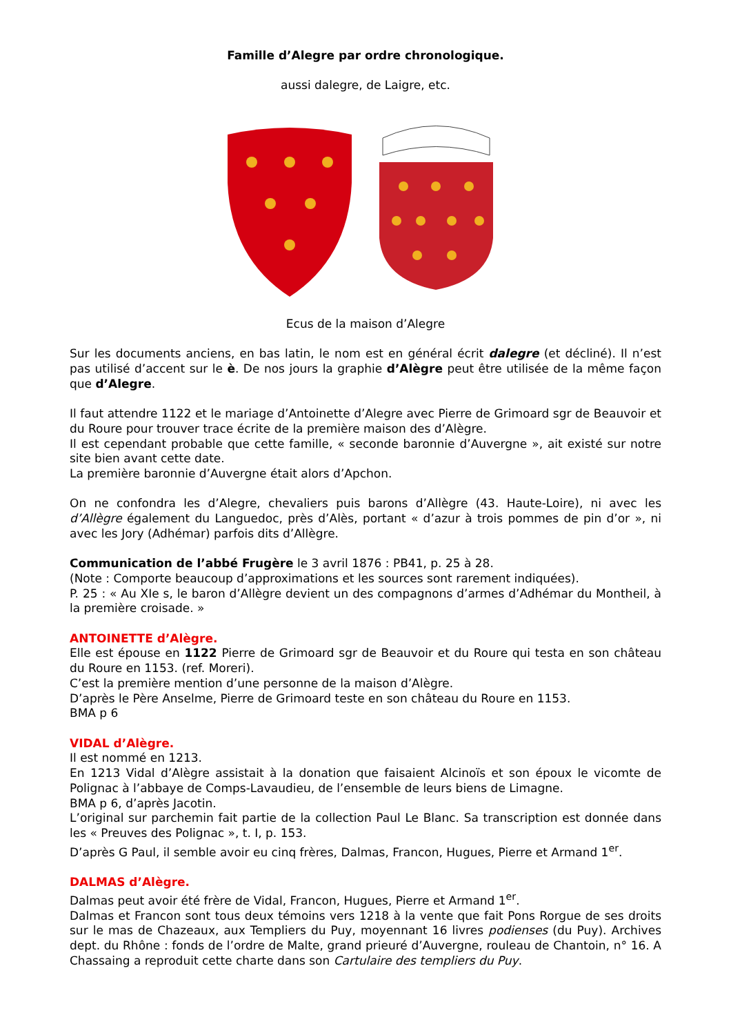Famille d’Alegre par ordre chronologique.
aussi dalegre, de Laigre, etc.
Ecus de la maison d’Alegre
Sur les documents anciens, en bas latin, le nom est en général écrit dalegre (et décliné). Il n’est pas utilisé d’accent sur le è. De nos jours la graphie d’Alègre peut être utilisée de la même façon que d’Alegre.
Il faut attendre 1122 et le mariage d’Antoinette d’Alegre avec Pierre de Grimoard sgr de Beauvoir et du Roure pour trouver trace écrite de la première maison des d’Alègre.
Il est cependant probable que cette famille, « seconde baronnie d’Auvergne », ait existé sur notre site bien avant cette date.
La première baronnie d’Auvergne était alors d’Apchon.
On ne confondra les d’Alegre, chevaliers puis barons d’Allègre (43. Haute-Loire), ni avec les d’Allègre également du Languedoc, près d’Alès, portant « d’azur à trois pommes de pin d’or », ni avec les Jory (Adhémar) parfois dits d’Allègre.
Communication de l’abbé Frugère le 3 avril 1876 : PB41, p. 25 à 28.
(Note : Comporte beaucoup d’approximations et les sources sont rarement indiquées).
P. 25 : « Au XIe s, le baron d’Allègre devient un des compagnons d’armes d’Adhémar du Montheil, à la première croisade. »
ANTOINETTE d’Alègre.
Elle est épouse en 1122 Pierre de Grimoard sgr de Beauvoir et du Roure qui testa en son château du Roure en 1153. (ref. Moreri).
C’est la première mention d’une personne de la maison d’Alègre.
D’après le Père Anselme, Pierre de Grimoard teste en son château du Roure en 1153.
BMA p 6
VIDAL d’Alègre.
Il est nommé en 1213.
En 1213 Vidal d’Alègre assistait à la donation que faisaient Alcinoïs et son époux le vicomte de Polignac à l’abbaye de Comps-Lavaudieu, de l’ensemble de leurs biens de Limagne.
BMA p 6, d’après Jacotin.
L’original sur parchemin fait partie de la collection Paul Le Blanc. Sa transcription est donnée dans les « Preuves des Polignac », t. I, p. 153.
D’après G Paul, il semble avoir eu cinq frères, Dalmas, Francon, Hugues, Pierre et Armand 1<sup>er</sup>.
DALMAS d’Alègre.
Dalmas peut avoir été frère de Vidal, Francon, Hugues, Pierre et Armand 1<sup>er</sup>.
Dalmas et Francon sont tous deux témoins vers 1218 à la vente que fait Pons Rorgue de ses droits sur le mas de Chazeaux, aux Templiers du Puy, moyennant 16 livres podienses (du Puy). Archives dept. du Rhône : fonds de l’ordre de Malte, grand prieuré d’Auvergne, rouleau de Chantoin, n° 16. A Chassaing a reproduit cette charte dans son Cartulaire des templiers du Puy.